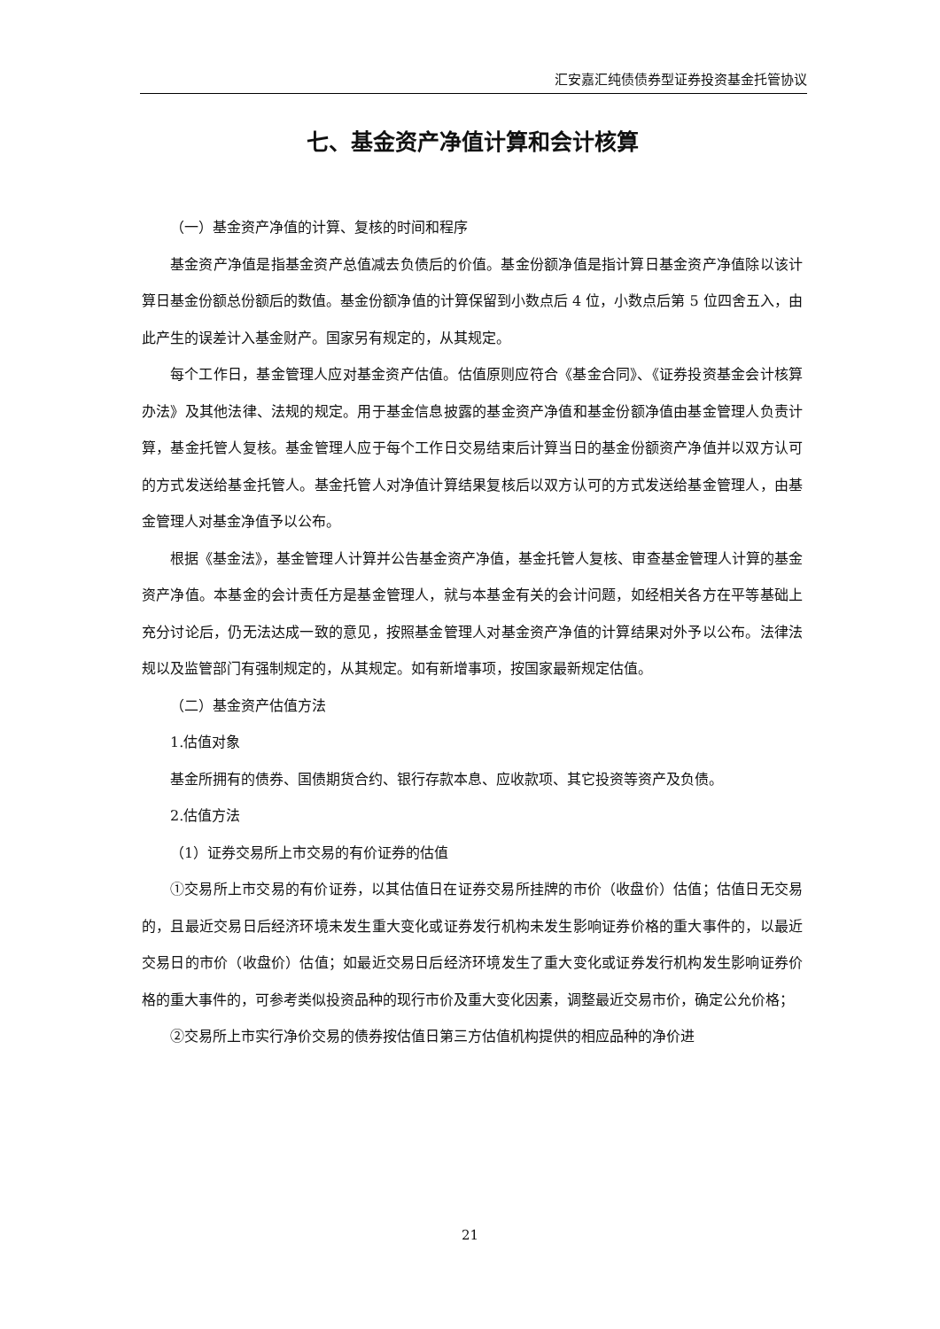汇安嘉汇纯债债券型证券投资基金托管协议
七、基金资产净值计算和会计核算
（一）基金资产净值的计算、复核的时间和程序
基金资产净值是指基金资产总值减去负债后的价值。基金份额净值是指计算日基金资产净值除以该计算日基金份额总份额后的数值。基金份额净值的计算保留到小数点后 4 位，小数点后第 5 位四舍五入，由此产生的误差计入基金财产。国家另有规定的，从其规定。
每个工作日，基金管理人应对基金资产估值。估值原则应符合《基金合同》、《证券投资基金会计核算办法》及其他法律、法规的规定。用于基金信息披露的基金资产净值和基金份额净值由基金管理人负责计算，基金托管人复核。基金管理人应于每个工作日交易结束后计算当日的基金份额资产净值并以双方认可的方式发送给基金托管人。基金托管人对净值计算结果复核后以双方认可的方式发送给基金管理人，由基金管理人对基金净值予以公布。
根据《基金法》，基金管理人计算并公告基金资产净值，基金托管人复核、审查基金管理人计算的基金资产净值。本基金的会计责任方是基金管理人，就与本基金有关的会计问题，如经相关各方在平等基础上充分讨论后，仍无法达成一致的意见，按照基金管理人对基金资产净值的计算结果对外予以公布。法律法规以及监管部门有强制规定的，从其规定。如有新增事项，按国家最新规定估值。
（二）基金资产估值方法
1.估值对象
基金所拥有的债券、国债期货合约、银行存款本息、应收款项、其它投资等资产及负债。
2.估值方法
（1）证券交易所上市交易的有价证券的估值
①交易所上市交易的有价证券，以其估值日在证券交易所挂牌的市价（收盘价）估值；估值日无交易的，且最近交易日后经济环境未发生重大变化或证券发行机构未发生影响证券价格的重大事件的，以最近交易日的市价（收盘价）估值；如最近交易日后经济环境发生了重大变化或证券发行机构发生影响证券价格的重大事件的，可参考类似投资品种的现行市价及重大变化因素，调整最近交易市价，确定公允价格；
②交易所上市实行净价交易的债券按估值日第三方估值机构提供的相应品种的净价进
21